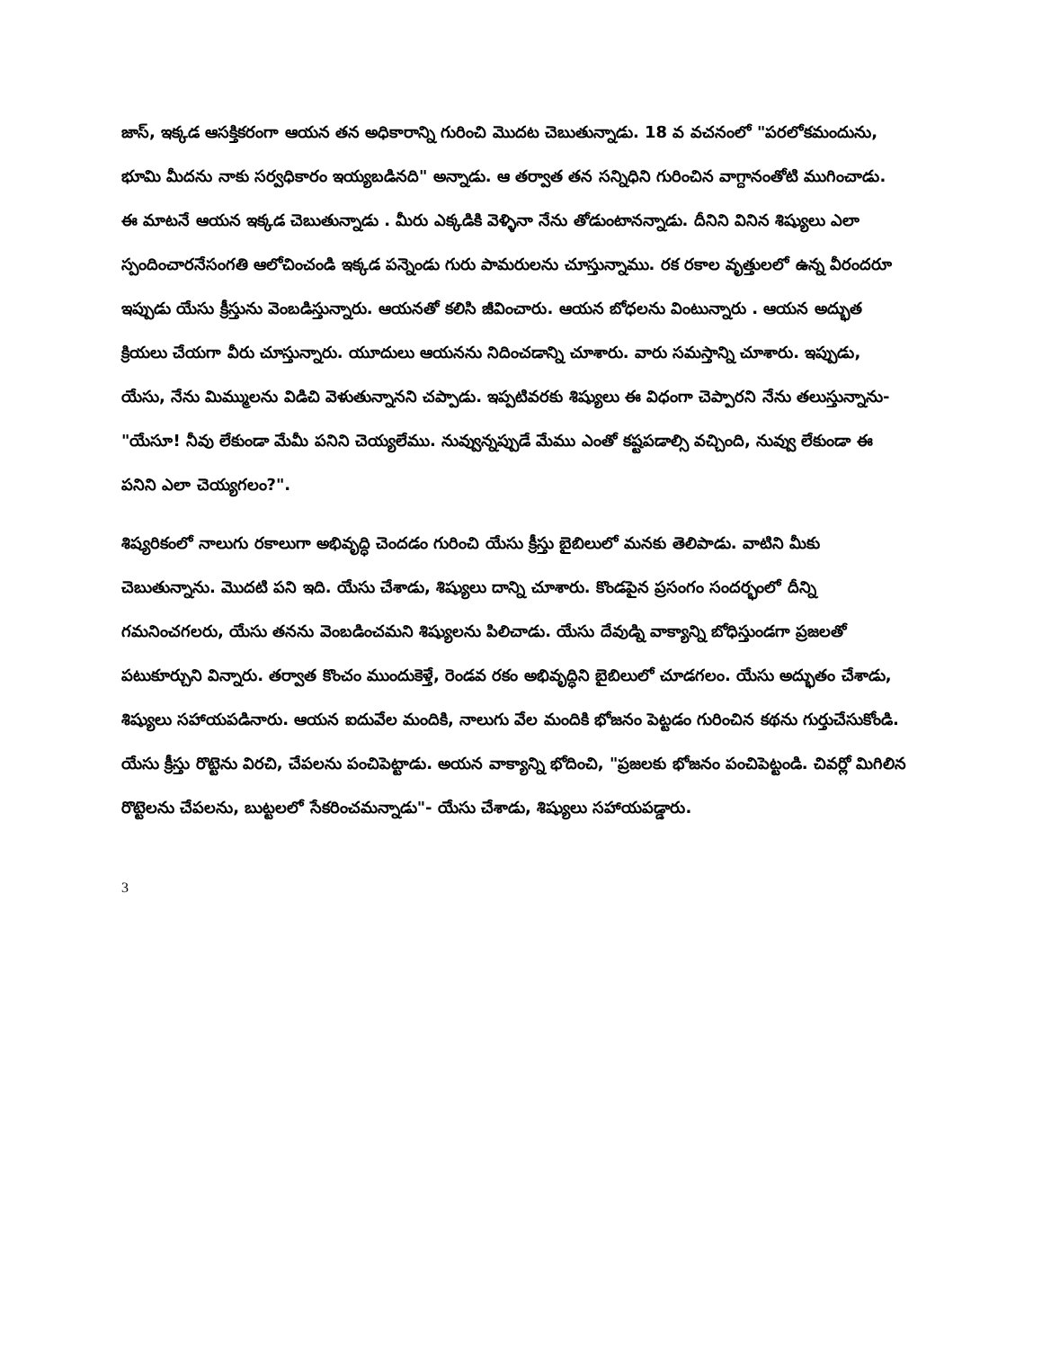జాస్, ఇక్కడ ఆసక్తికరంగా ఆయన తన అధికారాన్ని గురించి మొదట చెబుతున్నాడు. 18 వ వచనంలో "పరలోకమందును, భూమి మీదను నాకు సర్వధికారం ఇయ్యబడినది" అన్నాడు. ఆ తర్వాత తన సన్నిధిని గురించిన వాగ్దానంతోటి ముగించాడు. ఈ మాటనే ఆయన ఇక్కడ చెబుతున్నాడు . మీరు ఎక్కడికి వెళ్ళినా నేను తోడుంటానన్నాడు. దీనిని వినిన శిష్యులు ఎలా స్పందించారనేసంగతి ఆలోచించండి ఇక్కడ పన్నెండు గురు పామరులను చూస్తున్నాము. రక రకాల వృత్తులలో ఉన్న వీరందరూ ఇప్పుడు యేసు క్రీస్తును వెంబడిస్తున్నారు. ఆయనతో కలిసి జీవించారు. ఆయన బోధలను వింటున్నారు . ఆయన అద్భుత క్రియలు చేయగా వీరు చూస్తున్నారు. యూదులు ఆయనను నిదించడాన్ని చూశారు. వారు సమస్తాన్ని చూశారు. ఇప్పుడు, యేసు, నేను మిమ్ములను విడిచి వెళుతున్నానని చప్పాడు. ఇప్పటివరకు శిష్యులు ఈ విధంగా చెప్పారని నేను తలుస్తున్నాను- "యేసూ! నీవు లేకుండా మేమీ పనిని చెయ్యలేము. నువ్వున్నప్పుడే మేము ఎంతో కష్టపడాల్సి వచ్చింది, నువ్వు లేకుండా ఈ పనిని ఎలా చెయ్యగలం?".
శిష్యరికంలో నాలుగు రకాలుగా అభివృద్ధి చెందడం గురించి యేసు క్రీస్తు బైబిలులో మనకు తెలిపాడు. వాటిని మీకు చెబుతున్నాను. మొదటి పని ఇది. యేసు చేశాడు, శిష్యులు దాన్ని చూశారు. కొండపైన ప్రసంగం సందర్భంలో దీన్ని గమనించగలరు, యేసు తనను వెంబడించమని శిష్యులను పిలిచాడు. యేసు దేవుడ్ని వాక్యాన్ని బోధిస్తుండగా ప్రజలతో పటుకూర్చుని విన్నారు. తర్వాత కొంచం ముందుకెళ్తే, రెండవ రకం అభివృద్ధిని బైబిలులో చూడగలం. యేసు అద్భుతం చేశాడు, శిష్యులు సహాయపడినారు. ఆయన ఐదువేల మందికి, నాలుగు వేల మందికి భోజనం పెట్టడం గురించిన కథను గుర్తుచేసుకోండి. యేసు క్రీస్తు రొట్టెను విరచి, చేపలను పంచిపెట్టాడు. అయన వాక్యాన్ని భోదించి, "ప్రజలకు భోజనం పంచిపెట్టండి. చివర్లో మిగిలిన రొట్టెలను చేపలను, బుట్టలలో సేకరించమన్నాడు"- యేసు చేశాడు, శిష్యులు సహాయపడ్డారు.
3